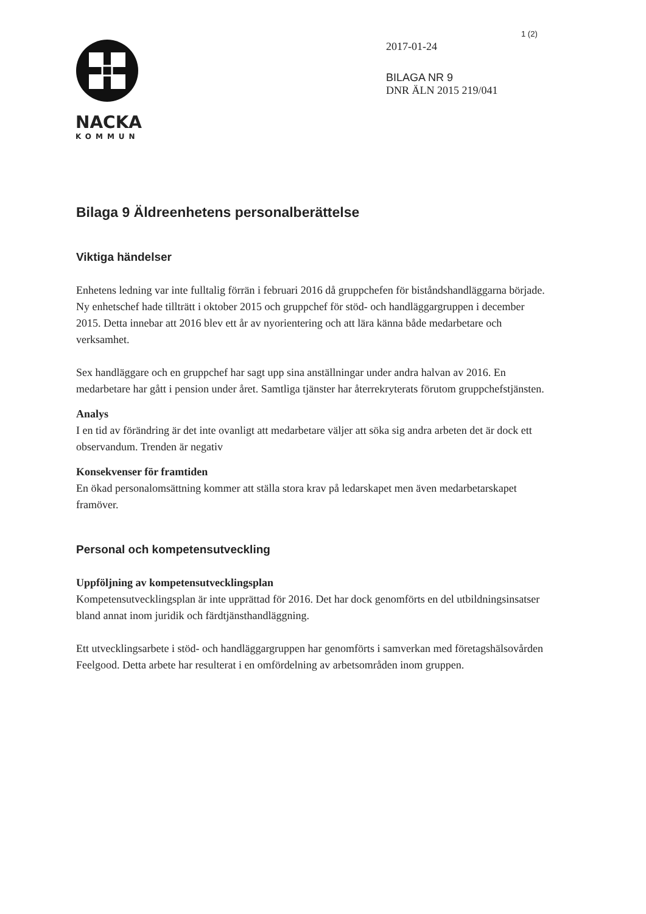1 (2)
NACKA
KOMMUN
2017-01-24
BILAGA NR 9
DNR ÄLN 2015 219/041
Bilaga 9 Äldreenhetens personalberättelse
Viktiga händelser
Enhetens ledning var inte fulltalig förrän i februari 2016 då gruppchefen för biståndshandläggarna började. Ny enhetschef hade tillträtt i oktober 2015 och gruppchef för stöd- och handläggargruppen i december 2015. Detta innebar att 2016 blev ett år av nyorientering och att lära känna både medarbetare och verksamhet.
Sex handläggare och en gruppchef har sagt upp sina anställningar under andra halvan av 2016. En medarbetare har gått i pension under året. Samtliga tjänster har återrekryterats förutom gruppchefstjänsten.
Analys
I en tid av förändring är det inte ovanligt att medarbetare väljer att söka sig andra arbeten det är dock ett observandum. Trenden är negativ
Konsekvenser för framtiden
En ökad personalomsättning kommer att ställa stora krav på ledarskapet men även medarbetarskapet framöver.
Personal och kompetensutveckling
Uppföljning av kompetensutvecklingsplan
Kompetensutvecklingsplan är inte upprättad för 2016. Det har dock genomförts en del utbildningsinsatser bland annat inom juridik och färdtjänsthandläggning.
Ett utvecklingsarbete i stöd- och handläggargruppen har genomförts i samverkan med företagshälsovården Feelgood. Detta arbete har resulterat i en omfördelning av arbetsområden inom gruppen.